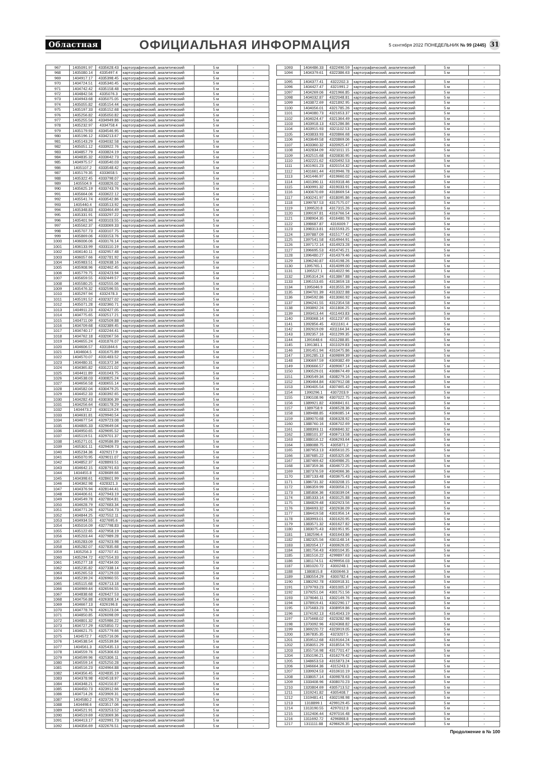Областная ОФИЦИАЛЬНАЯ ИНФОРМАЦИЯ 5 сентября 2022 ПОНЕДЕЛЬНИК № 99 (2445) 31
| 967 | 1405091.97 | 4335628.43 | картографический, аналитический | 5 м | - |
| 968 | 1405080.14 | 4335497.4 | картографический, аналитический | 5 м | - |
| 969 | 1404917.17 | 4335398.45 | картографический, аналитический | 5 м | - |
| 970 | 1404724.51 | 4335340.45 | картографический, аналитический | 5 м | - |
| 971 | 1404742.42 | 4335158.48 | картографический, аналитический | 5 м | - |
| 972 | 1404842.56 | 4335076.3 | картографический, аналитический | 5 м | - |
| 973 | 1404943.68 | 4335075.05 | картографический, аналитический | 5 м | - |
| 974 | 1405055.82 | 4335154.44 | картографический, аналитический | 5 м | - |
| 975 | 1405197.33 | 4335152.68 | картографический, аналитический | 5 м | - |
| 976 | 1405256.82 | 4335050.82 | картографический, аналитический | 5 м | - |
| 977 | 1405255.56 | 4334949.86 | картографический, аналитический | 5 м | - |
| 978 | 1405232.97 | 4334758.4 | картографический, аналитический | 5 м | - |
| 979 | 1405179.93 | 4334546.95 | картографический, аналитический | 5 м | - |
| 980 | 1405196.12 | 4334213.67 | картографический, аналитический | 5 м | - |
| 981 | 1405143.29 | 4334032.58 | картографический, аналитический | 5 м | - |
| 982 | 1405051.12 | 4333922.76 | картографический, аналитический | 5 м | - |
| 983 | 1404857.79 | 4333824.19 | картографический, аналитический | 5 м | - |
| 984 | 1404835.32 | 4333642.73 | картографический, аналитический | 5 м | - |
| 985 | 1404975.57 | 4333540.03 | картографический, аналитический | 5 м | - |
| 986 | 1405107.2 | 4333548.42 | картографический, аналитический | 5 м | - |
| 987 | 1405179.35 | 4333658.5 | картографический, аналитический | 5 м | - |
| 988 | 1405322.45 | 4333798.07 | картографический, аналитический | 5 м | - |
| 989 | 1405504.9 | 4333826.02 | картографический, аналитический | 5 м | - |
| 990 | 1405625.19 | 4333743.76 | картографический, аналитический | 5 м | - |
| 991 | 1405664.06 | 4333622.12 | картографический, аналитический | 5 м | - |
| 992 | 1405541.74 | 4333542.86 | картографический, аналитический | 5 м | - |
| 993 | 1405440.4 | 4333513.92 | картографический, аналитический | 5 м | - |
| 994 | 1405348.83 | 4333464.49 | картографический, аналитический | 5 м | - |
| 995 | 1405331.91 | 4333297.22 | картографический, аналитический | 5 м | - |
| 996 | 1405401.94 | 4333103.55 | картографический, аналитический | 5 м | - |
| 997 | 1405562.37 | 4333069.33 | картографический, аналитический | 5 м | - |
| 998 | 1405707.73 | 4333107.75 | картографический, аналитический | 5 м | - |
| 999 | 1405869.06 | 4333153.76 | картографический, аналитический | 5 м | - |
| 1000 | 1406006.06 | 4333176.14 | картографический, аналитический | 5 м | - |
| 1001 | 1406133.99 | 4333110.19 | картографический, аналитический | 5 м | - |
| 1002 | 1406140.11 | 4332957.48 | картографический, аналитический | 5 м | - |
| 1003 | 1406057.66 | 4332781.92 | картографический, аналитический | 5 м | - |
| 1004 | 1405983.51 | 4332638.16 | картографический, аналитический | 5 м | - |
| 1005 | 1405908.96 | 4332462.45 | картографический, аналитический | 5 м | - |
| 1006 | 1405779.75 | 4332423.94 | картографический, аналитический | 5 м | - |
| 1007 | 1405659.55 | 4332449.57 | картографический, аналитический | 5 м | - |
| 1008 | 1405580.25 | 4332555.06 | картографический, аналитический | 5 м | - |
| 1009 | 1405476.32 | 4332596.55 | картографический, аналитический | 5 м | - |
| 1010 | 1405297.94 | 4332478.3 | картографический, аналитический | 5 м | - |
| 1011 | 1405191.52 | 4332327.02 | картографический, аналитический | 5 м | - |
| 1012 | 1405071.28 | 4332360.71 | картографический, аналитический | 5 м | - |
| 1013 | 1404911.23 | 4332427.05 | картографический, аналитический | 5 м | - |
| 1014 | 1404775.65 | 4332517.21 | картографический, аналитический | 5 м | - |
| 1015 | 1404711.09 | 4332509.88 | картографический, аналитический | 5 м | - |
| 1016 | 1404709.68 | 4332389.45 | картографический, аналитический | 5 м | - |
| 1017 | 1404740.17 | 4332244.41 | картографический, аналитический | 5 м | - |
| 1018 | 1404762.18 | 4332067.56 | картографический, аналитический | 5 м | - |
| 1019 | 1404655.24 | 4331876.07 | картографический, аналитический | 5 м | - |
| 1020 | 1404606.57 | 4331844.6 | картографический, аналитический | 5 м | - |
| 1021 | 1404604.5 | 4331675.89 | картографический, аналитический | 5 м | - |
| 1022 | 1404570.07 | 4331483.52 | картографический, аналитический | 5 м | - |
| 1023 | 1404480.31 | 4331372.34 | картографический, аналитический | 5 м | - |
| 1024 | 1404365.82 | 4331221.02 | картографический, аналитический | 5 м | - |
| 1025 | 1404411.89 | 4331043.75 | картографический, аналитический | 5 м | - |
| 1026 | 1404538.03 | 4330825.24 | картографический, аналитический | 5 м | - |
| 1027 | 1404656.58 | 4330655.14 | картографический, аналитический | 5 м | - |
| 1028 | 1404582.04 | 4330479.25 | картографический, аналитический | 5 м | - |
| 1029 | 1404452.33 | 4330392.65 | картографический, аналитический | 5 м | - |
| 1030 | 1404282.43 | 4330306.39 | картографический, аналитический | 5 м | - |
| 1031 | 1404256.64 | 4330178.29 | картографический, аналитический | 5 м | - |
| 1032 | 1404473.2 | 4330119.24 | картографический, аналитический | 5 м | - |
| 1033 | 1404631.81 | 4329940.54 | картографический, аналитический | 5 м | - |
| 1034 | 1404677.54 | 4329723.08 | картографический, аналитический | 5 м | - |
| 1035 | 1404805.33 | 4329649.04 | картографический, аналитический | 5 м | - |
| 1036 | 1404950.65 | 4329695.52 | картографический, аналитический | 5 м | - |
| 1037 | 1405119.51 | 4329701.37 | картографический, аналитический | 5 м | - |
| 1038 | 1405271.01 | 4329586.89 | картографический, аналитический | 5 м | - |
| 1039 | 1405301.11 | 4329409.73 | картографический, аналитический | 5 м | - |
| 1040 | 1405234.36 | 4329217.9 | картографический, аналитический | 5 м | - |
| 1041 | 1405070.95 | 4329011.07 | картографический, аналитический | 5 м | - |
| 1042 | 1404852.37 | 4328893.51 | картографический, аналитический | 5 м | - |
| 1043 | 1404642.15 | 4328791.63 | картографический, аналитический | 5 м | - |
| 1044 | 1404455.8 | 4328689.66 | картографический, аналитический | 5 м | - |
| 1045 | 1404398.61 | 4328601.99 | картографический, аналитический | 5 м | - |
| 1046 | 1404362.98 | 4328321.3 | картографический, аналитический | 5 м | - |
| 1047 | 1404376.94 | 4328144.41 | картографический, аналитический | 5 м | - |
| 1048 | 1404406.61 | 4327943.19 | картографический, аналитический | 5 м | - |
| 1049 | 1404549.78 | 4327804.81 | картографический, аналитический | 5 м | - |
| 1050 | 1404628.79 | 4327683.34 | картографический, аналитический | 5 м | - |
| 1051 | 1404771.26 | 4327504.73 | картографический, аналитический | 5 м | - |
| 1052 | 1404844.25 | 4327552.11 | картографический, аналитический | 5 м | - |
| 1053 | 1404934.55 | 4327695.6 | картографический, аналитический | 5 м | - |
| 1054 | 1405016.09 | 4327798.83 | картографический, аналитический | 5 м | - |
| 1055 | 1405122.65 | 4327958.19 | картографический, аналитический | 5 м | - |
| 1056 | 1405203.44 | 4327989.28 | картографический, аналитический | 5 м | - |
| 1057 | 1405283.09 | 4327923.98 | картографический, аналитический | 5 м | - |
| 1058 | 1405282.07 | 4327835.68 | картографический, аналитический | 5 м | - |
| 1059 | 1405256.3 | 4327707.41 | картографический, аналитический | 5 м | - |
| 1060 | 1405294.72 | 4327554.33 | картографический, аналитический | 5 м | - |
| 1061 | 1405277.18 | 4327434.00 | картографический, аналитический | 5 м | - |
| 1062 | 1405235.82 | 4327338.14 | картографический, аналитический | 5 м | - |
| 1063 | 1405265.53 | 4327129.03 | картографический, аналитический | 5 м | - |
| 1064 | 1405239.24 | 4326960.55 | картографический, аналитический | 5 м | - |
| 1065 | 1405115.68 | 4326713.18 | картографический, аналитический | 5 м | - |
| 1066 | 1404969.44 | 4326594.55 | картографический, аналитический | 5 м | - |
| 1067 | 1404838.68 | 4326427.53 | картографический, аналитический | 5 м | - |
| 1068 | 1404756.88 | 4326308.14 | картографический, аналитический | 5 м | - |
| 1069 | 1404667.13 | 4326196.8 | картографический, аналитический | 5 м | - |
| 1070 | 1404778.76 | 4326123.04 | картографический, аналитический | 5 м | - |
| 1071 | 1404850.85 | 4326098.09 | картографический, аналитический | 5 м | - |
| 1072 | 1404801.32 | 4325986.22 | картографический, аналитический | 5 м | - |
| 1073 | 1404727.29 | 4325850.72 | картографический, аналитический | 5 м | - |
| 1074 | 1404621.75 | 4325779.66 | картографический, аналитический | 5 м | - |
| 1075 | 1404572.7 | 4325716.06 | картографический, аналитический | 5 м | - |
| 1076 | 1404538.54 | 4325539.84 | картографический, аналитический | 5 м | - |
| 1077 | 1404561.3 | 4325435.13 | картографический, аналитический | 5 м | - |
| 1078 | 1404559.76 | 4325306.63 | картографический, аналитический | 5 м | - |
| 1079 | 1404599.96 | 4325306.11 | картографический, аналитический | 5 м | - |
| 1080 | 1404559.14 | 4325250.28 | картографический, аналитический | 5 м | - |
| 1081 | 1404516.23 | 4324964.88 | картографический, аналитический | 5 м | - |
| 1082 | 1404356.45 | 4324835.19 | картографический, аналитический | 5 м | - |
| 1083 | 1404378.98 | 4324518.97 | картографический, аналитический | 5 м | - |
| 1084 | 1404348.21 | 4324150.87 | картографический, аналитический | 5 м | - |
| 1085 | 1404450.73 | 4323912.66 | картографический, аналитический | 5 м | - |
| 1086 | 1404714.26 | 4323909.31 | картографический, аналитический | 5 м | - |
| 1087 | 1404580.2 | 4323726.73 | картографический, аналитический | 5 м | - |
| 1088 | 1404498.6 | 4323517.06 | картографический, аналитический | 5 м | - |
| 1089 | 1404521.91 | 4323253.52 | картографический, аналитический | 5 м | - |
| 1090 | 1404519.69 | 4323069.36 | картографический, аналитический | 5 м | - |
| 1091 | 1404413.17 | 4322991.73 | картографический, аналитический | 5 м | - |
| 1092 | 1404356.69 | 4322676.51 | картографический, аналитический | 5 м | - |
| 1093 | 1404486.33 | 4322490.59 | картографический, аналитический | 5 м | - |
| 1094 | 1404379.61 | 4322386.63 | картографический, аналитический | 5 м | - |
| 1095 | 1404377.41 | 4322202.3 | картографический, аналитический | 5 м | - |
| 1096 | 1404427.47 | 4321991.2 | картографический, аналитический | 5 м | - |
| 1097 | 1404269.06 | 4321966.85 | картографический, аналитический | 5 м | - |
| 1098 | 1404032.87 | 4322048.81 | картографический, аналитический | 5 м | - |
| 1099 | 1403872.69 | 4321892.95 | картографический, аналитический | 5 м | - |
| 1100 | 1404056.01 | 4321785.26 | картографический, аналитический | 5 м | - |
| 1101 | 1404080.73 | 4321653.37 | картографический, аналитический | 5 м | - |
| 1102 | 1404024.47 | 4321364.49 | картографический, аналитический | 5 м | - |
| 1103 | 1403918.13 | 4321286.86 | картографический, аналитический | 5 м | - |
| 1104 | 1403915.93 | 4321102.53 | картографический, аналитический | 5 м | - |
| 1105 | 1403833.93 | 4320866.68 | картографический, аналитический | 5 м | - |
| 1106 | 1403649.58 | 4320869.06 | картографический, аналитический | 5 м | - |
| 1107 | 1403360.32 | 4320925.47 | картографический, аналитический | 5 м | - |
| 1108 | 1402834.09 | 4321011.15 | картографический, аналитический | 5 м | - |
| 1109 | 1402515.68 | 4320830.95 | картографический, аналитический | 5 м | - |
| 1110 | 1402221.62 | 4320492.53 | картографический, аналитический | 5 м | - |
| 1111 | 1401901.23 | 4320154.32 | картографический, аналитический | 5 м | - |
| 1112 | 1401661.44 | 4319946.78 | картографический, аналитический | 5 м | - |
| 1113 | 1401446.97 | 4319660.02 | картографический, аналитический | 5 м | - |
| 1114 | 1401390.11 | 4319318.46 | картографический, аналитический | 5 м | - |
| 1115 | 1400991.32 | 4319033.91 | картографический, аналитический | 5 м | - |
| 1116 | 1400670.69 | 4318669.54 | картографический, аналитический | 5 м | - |
| 1117 | 1400241.97 | 4318095.86 | картографический, аналитический | 5 м | - |
| 1118 | 1399787.53 | 4317575.07 | картографический, аналитический | 5 м | - |
| 1119 | 1399520.8 | 4317315.26 | картографический, аналитический | 5 м | - |
| 1120 | 1399197.81 | 4316766.54 | картографический, аналитический | 5 м | - |
| 1121 | 1398904.35 | 4316480.78 | картографический, аналитический | 5 м | - |
| 1122 | 1398687.87 | 4316009.7 | картографический, аналитический | 5 м | - |
| 1123 | 1398313.81 | 4315593.25 | картографический, аналитический | 5 м | - |
| 1124 | 1397887.09 | 4315177.42 | картографический, аналитический | 5 м | - |
| 1125 | 1397541.58 | 4314944.91 | картографический, аналитический | 5 м | - |
| 1126 | 1397172.14 | 4314923.28 | картографический, аналитический | 5 м | - |
| 1127 | 1396695.53 | 4314745.21 | картографический, аналитический | 5 м | - |
| 1128 | 1396480.27 | 4314379.46 | картографический, аналитический | 5 м | - |
| 1129 | 1396240.87 | 4314198.26 | картографический, аналитический | 5 м | - |
| 1130 | 1395765.1 | 4314099.00 | картографический, аналитический | 5 м | - |
| 1131 | 1395527.1 | 4314022.96 | картографический, аналитический | 5 м | - |
| 1132 | 1395314.24 | 4313867.88 | картографический, аналитический | 5 м | - |
| 1133 | 1395153.65 | 4313659.18 | картографический, аналитический | 5 м | - |
| 1134 | 1395046.9 | 4313555.39 | картографический, аналитический | 5 м | - |
| 1135 | 1394701.39 | 4313322.88 | картографический, аналитический | 5 м | - |
| 1136 | 1394592.86 | 4313060.92 | картографический, аналитический | 5 м | - |
| 1137 | 1394241.55 | 4312354.58 | картографический, аналитический | 5 м | - |
| 1138 | 1393892.24 | 4311806.25 | картографический, аналитический | 5 м | - |
| 1139 | 1393413.44 | 4311443.83 | картографический, аналитический | 5 м | - |
| 1140 | 1393068.14 | 4311237.65 | картографический, аналитический | 5 м | - |
| 1141 | 1392856.45 | 4311161.4 | картографический, аналитический | 5 м | - |
| 1142 | 1392619.09 | 4311164.34 | картографический, аналитический | 5 м | - |
| 1143 | 1392357.16 | 4311299.35 | картографический, аналитический | 5 м | - |
| 1144 | 1391648.6 | 4311288.85 | картографический, аналитический | 5 м | - |
| 1145 | 1391381.1 | 4311029.83 | картографический, аналитический | 5 м | - |
| 1146 | 1391451.94 | 4310475.86 | картографический, аналитический | 5 м | - |
| 1147 | 1391285.13 | 4309899.39 | картографический, аналитический | 5 м | - |
| 1148 | 1390697.59 | 4309382.49 | картографический, аналитический | 5 м | - |
| 1149 | 1390666.57 | 4309067.14 | картографический, аналитический | 5 м | - |
| 1150 | 1390529.01 | 4308674.49 | картографический, аналитический | 5 м | - |
| 1151 | 1390549.34 | 4308279.16 | картографический, аналитический | 5 м | - |
| 1152 | 1390464.84 | 4307912.08 | картографический, аналитический | 5 м | - |
| 1153 | 1390405.54 | 4307465.42 | картографический, аналитический | 5 м | - |
| 1154 | 1390296.1 | 4307203.9 | картографический, аналитический | 5 м | - |
| 1155 | 1390108.96 | 4307022.75 | картографический, аналитический | 5 м | - |
| 1156 | 1389921.82 | 4306841.61 | картографический, аналитический | 5 м | - |
| 1157 | 1389758.9 | 4306528.36 | картографический, аналитический | 5 м | - |
| 1158 | 1389488.85 | 4306085.14 | картографический, аналитический | 5 м | - |
| 1159 | 1389070.68 | 4306328.92 | картографический, аналитический | 5 м | - |
| 1160 | 1388760.16 | 4306702.69 | картографический, аналитический | 5 м | - |
| 1161 | 1388393.11 | 4306840.32 | картографический, аналитический | 5 м | - |
| 1162 | 1388101.37 | 4306713.58 | картографический, аналитический | 5 м | - |
| 1163 | 1388016.12 | 4306293.64 | картографический, аналитический | 5 м | - |
| 1164 | 1388088.75 | 4305871.2 | картографический, аналитический | 5 м | - |
| 1165 | 1387953.13 | 4305610.25 | картографический, аналитический | 5 м | - |
| 1166 | 1387685.22 | 4305325.06 | картографический, аналитический | 5 м | - |
| 1167 | 1387469.42 | 4304986.25 | картографический, аналитический | 5 м | - |
| 1168 | 1387359.36 | 4304672.25 | картографический, аналитический | 5 м | - |
| 1169 | 1387376.59 | 4304066.36 | картографический, аналитический | 5 м | - |
| 1170 | 1387133.48 | 4303675.43 | картографический, аналитический | 5 м | - |
| 1171 | 1386731.32 | 4303208.15 | картографический, аналитический | 5 м | - |
| 1172 | 1386359.99 | 4303056.21 | картографический, аналитический | 5 м | - |
| 1173 | 1385806.36 | 4303039.04 | картографический, аналитический | 5 м | - |
| 1174 | 1385333.14 | 4303125.88 | картографический, аналитический | 5 м | - |
| 1175 | 1384829.48 | 4302923.56 | картографический, аналитический | 5 м | - |
| 1176 | 1384693.32 | 4302636.09 | картографический, аналитический | 5 м | - |
| 1177 | 1384419.58 | 4301956.14 | картографический, аналитический | 5 м | - |
| 1178 | 1383993.01 | 4301620.95 | картографический, аналитический | 5 м | - |
| 1179 | 1383571.32 | 4301627.82 | картографический, аналитический | 5 м | - |
| 1180 | 1383075.43 | 4301951.95 | картографический, аналитический | 5 м | - |
| 1181 | 1382596.4 | 4301643.86 | картографический, аналитический | 5 м | - |
| 1182 | 1382325.56 | 4301148.14 | картографический, аналитический | 5 м | - |
| 1183 | 1382054.17 | 4300626.05 | картографический, аналитический | 5 м | - |
| 1184 | 1381756.43 | 4300104.35 | картографический, аналитический | 5 м | - |
| 1185 | 1381516.22 | 4299897.63 | картографический, аналитический | 5 м | - |
| 1186 | 1381174.51 | 4299956.03 | картографический, аналитический | 5 м | - |
| 1187 | 1381020.72 | 4300248.1 | картографический, аналитический | 5 м | - |
| 1188 | 1380815.8 | 4300646.3 | картографический, аналитический | 5 м | - |
| 1189 | 1380554.29 | 4300782.4 | картографический, аналитический | 5 м | - |
| 1190 | 1380292.78 | 4300918.31 | картографический, аналитический | 5 м | - |
| 1191 | 1379793.23 | 4301005.37 | картографический, аналитический | 5 м | - |
| 1192 | 1379251.04 | 4301751.56 | картографический, аналитический | 5 м | - |
| 1193 | 1379046.11 | 4302149.76 | картографический, аналитический | 5 м | - |
| 1194 | 1378919.41 | 4302290.17 | картографический, аналитический | 5 м | - |
| 1195 | 1375683.23 | 4308959.86 | картографический, аналитический | 5 м | - |
| 1196 | 1374192.13 | 4314043.19 | картографический, аналитический | 5 м | - |
| 1197 | 1375668.02 | 4323282.98 | картографический, аналитический | 5 м | - |
| 1198 | 1370092.96 | 4324368.82 | картографический, аналитический | 5 м | - |
| 1199 | 1369220.72 | 4323919.05 | картографический, аналитический | 5 м | - |
| 1200 | 1367835.35 | 4323207.5 | картографический, аналитический | 5 м | - |
| 1201 | 1359512.68 | 4319164.24 | картографический, аналитический | 5 м | - |
| 1202 | 1358051.29 | 4318554.76 | картографический, аналитический | 5 м | - |
| 1203 | 1355716.98 | 4317701.47 | картографический, аналитический | 5 м | - |
| 1204 | 1350196.21 | 4316279.42 | картографический, аналитический | 5 м | - |
| 1205 | 1348653.53 | 4315873.24 | картографический, аналитический | 5 м | - |
| 1206 | 1346664.36 | 4315243.3 | картографический, аналитический | 5 м | - |
| 1207 | 1339924.53 | 4310610.19 | картографический, аналитический | 5 м | - |
| 1208 | 1338057.14 | 4309878.63 | картографический, аналитический | 5 м | - |
| 1209 | 1333408.96 | 4308070.23 | картографический, аналитический | 5 м | - |
| 1210 | 1320804.69 | 4305713.52 | картографический, аналитический | 5 м | - |
| 1211 | 1319241.82 | 4305408.7 | картографический, аналитический | 5 м | - |
| 1212 | 1319481.41 | 4302198.98 | картографический, аналитический | 5 м | - |
| 1213 | 1318899.1 | 4299129.45 | картографический, аналитический | 5 м | - |
| 1214 | 1313190.55 | 4297012.8 | картографический, аналитический | 5 м | - |
| 1215 | 1312406.44 | 4297016.48 | картографический, аналитический | 5 м | - |
| 1216 | 1311692.72 | 4296868.8 | картографический, аналитический | 5 м | - |
| 1217 | 1311111.88 | 4296626.35 | картографический, аналитический | 5 м | - |
Продолжение в № 100